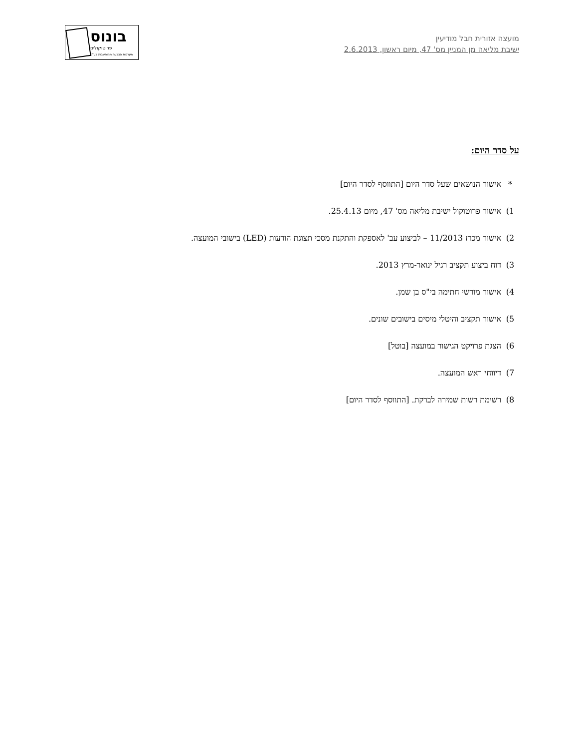מועצה אזורית חבל מודיעין
ישיבת מליאה מן המניין מס' 47, מיום ראשון, 2.6.2013
בונוס
פרוטוקולים
מערכות הצבעה ממוחשבות בע"מ
על סדר היום:
* אישור הנושאים שעל סדר היום [התווסף לסדר היום]
1) אישור פרוטוקול ישיבת מליאה מס' 47, מיום 25.4.13.
2) אישור מכרז 11/2013 – לביצוע עב' לאספקת והתקנת מסכי תצוגת הודעות (LED) בישובי המועצה.
3) דוח ביצוע תקציב רגיל ינואר-מרץ 2013.
4) אישור מורשי חתימה בי"ס בן שמן.
5) אישור תקציב והיטלי מיסים בישובים שונים.
6) הצגת פרויקט הגישור במועצה [בוטל]
7) דיווחי ראש המועצה.
8) רשימת רשות שמירה לברקת. [התווסף לסדר היום]